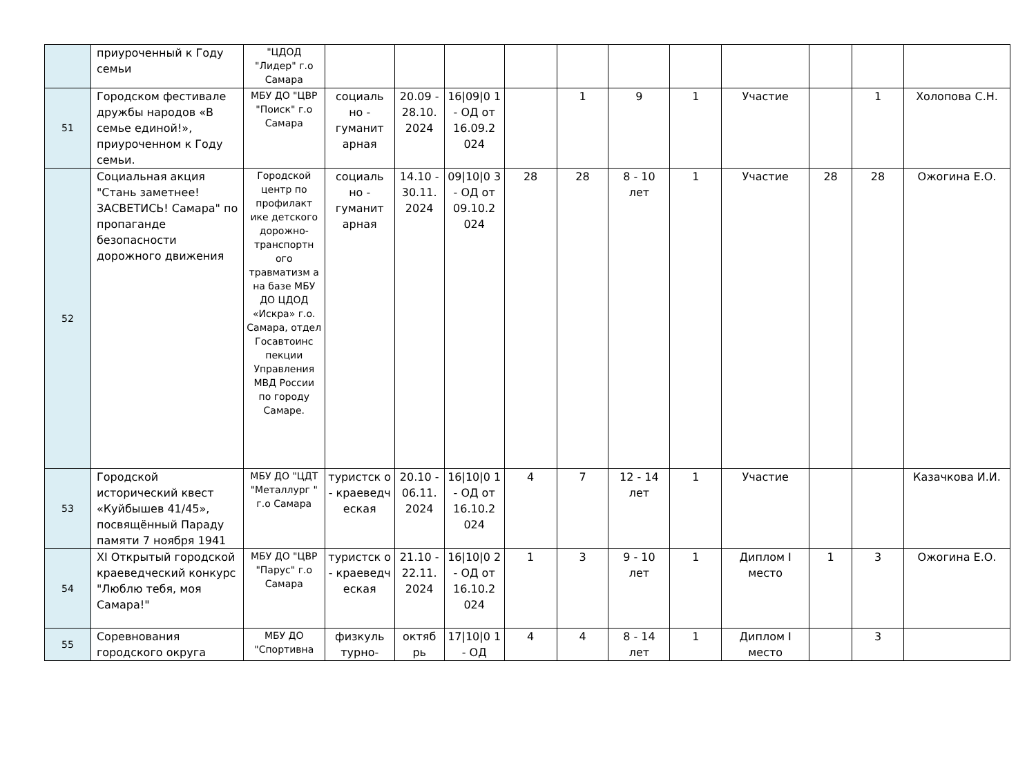| | приуроченный к Году семьи | "ЦДОД "Лидер" г.о Самара | | | | | | | | | | | |
| 51 | Городском фестивале дружбы народов «В семье единой!», приуроченном к Году семьи. | МБУ ДО "ЦВР "Поиск" г.о Самара | социаль но - гуманит арная | 20.09 - 28.10. 2024 | 16/09/0 1 - ОД от 16.09.2 024 | | 1 | 9 | 1 | Участие | | 1 | Холопова С.Н. |
| 52 | Социальная акция "Стань заметнее! ЗАСВЕТИСЬ! Самара" по пропаганде безопасности дорожного движения | Городской центр по профилакт ике детского дорожно-транспортн ого травматизм а на базе МБУ ДО ЦДОД «Искра» г.о. Самара, отдел Госавтоинс пекции Управления МВД России по городу Самаре. | социаль но - гуманит арная | 14.10 - 30.11. 2024 | 09/10/0 3 - ОД от 09.10.2 024 | 28 | 28 | 8 - 10 лет | 1 | Участие | 28 | 28 | Ожогина Е.О. |
| 53 | Городской исторический квест «Куйбышев 41/45», посвящённый Параду памяти 7 ноября 1941 | МБУ ДО "ЦДТ "Металлург " г.о Самара | туристск о - краеведч еская | 20.10 - 06.11. 2024 | 16/10/0 1 - ОД от 16.10.2 024 | 4 | 7 | 12 - 14 лет | 1 | Участие | | | Казачкова И.И. |
| 54 | XI Открытый городской краеведческий конкурс "Люблю тебя, моя Самара!" | МБУ ДО "ЦВР "Парус" г.о Самара | туристск о - краеведч еская | 21.10 - 22.11. 2024 | 16/10/0 2 - ОД от 16.10.2 024 | 1 | 3 | 9 - 10 лет | 1 | Диплом I место | 1 | 3 | Ожогина Е.О. |
| 55 | Соревнования городского округа | МБУ ДО "Спортивна | физкуль турно- | октяб рь | 17/10/0 1 - ОД | 4 | 4 | 8 - 14 лет | 1 | Диплом I место | | 3 | |